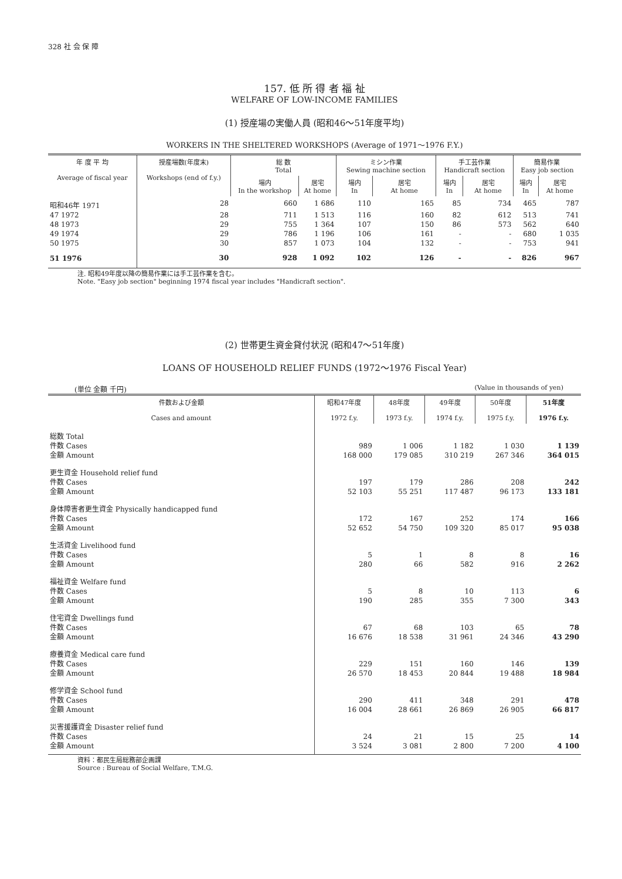328 社 会 保 障
157. 低 所 得 者 福 祉
WELFARE OF LOW-INCOME FAMILIES
(1) 授産場の実働人員 (昭和46～51年度平均)
WORKERS IN THE SHELTERED WORKSHOPS (Average of 1971～1976 F.Y.)
| 年 度 平 均 Average of fiscal year | 授産場数(年度末) Workshops (end of f.y.) | 総 数 Total | | ミシン作業 Sewing machine section | | 手工芸作業 Handicraft section | | 簡易作業 Easy job section | |
| --- | --- | --- | --- | --- | --- | --- | --- | --- | --- |
| | | 場内 In the workshop | 居宅 At home | 場内 In | 居宅 At home | 場内 In | 居宅 At home | 場内 In | 居宅 At home |
| 昭和46年 1971 | 28 | 660 | 1 686 | 110 | 165 | 85 | 734 | 465 | 787 |
| 47 1972 | 28 | 711 | 1 513 | 116 | 160 | 82 | 612 | 513 | 741 |
| 48 1973 | 29 | 755 | 1 364 | 107 | 150 | 86 | 573 | 562 | 640 |
| 49 1974 | 29 | 786 | 1 196 | 106 | 161 | - | - | 680 | 1 035 |
| 50 1975 | 30 | 857 | 1 073 | 104 | 132 | - | - | 753 | 941 |
| 51 1976 | 30 | 928 | 1 092 | 102 | 126 | - | - | 826 | 967 |
注. 昭和49年度以降の簡易作業には手工芸作業を含む。
Note. "Easy job section" beginning 1974 fiscal year includes "Handicraft section".
(2) 世帯更生資金貸付状況 (昭和47～51年度)
LOANS OF HOUSEHOLD RELIEF FUNDS (1972～1976 Fiscal Year)
(単位 金額 千円) (Value in thousands of yen)
| 件数および金額 Cases and amount | 昭和47年度 1972 f.y. | 48年度 1973 f.y. | 49年度 1974 f.y. | 50年度 1975 f.y. | 51年度 1976 f.y. |
| --- | --- | --- | --- | --- | --- |
| 総数 Total 件数 Cases 金額 Amount | 989 168 000 | 1 006 179 085 | 1 182 310 219 | 1 030 267 346 | 1 139 364 015 |
| 更生資金 Household relief fund 件数 Cases 金額 Amount | 197 52 103 | 179 55 251 | 286 117 487 | 208 96 173 | 242 133 181 |
| 身体障害者更生資金 Physically handicapped fund 件数 Cases 金額 Amount | 172 52 652 | 167 54 750 | 252 109 320 | 174 85 017 | 166 95 038 |
| 生活資金 Livelihood fund 件数 Cases 金額 Amount | 5 280 | 1 66 | 8 582 | 8 916 | 16 2 262 |
| 福祉資金 Welfare fund 件数 Cases 金額 Amount | 5 190 | 8 285 | 10 355 | 113 7 300 | 6 343 |
| 住宅資金 Dwellings fund 件数 Cases 金額 Amount | 67 16 676 | 68 18 538 | 103 31 961 | 65 24 346 | 78 43 290 |
| 療養資金 Medical care fund 件数 Cases 金額 Amount | 229 26 570 | 151 18 453 | 160 20 844 | 146 19 488 | 139 18 984 |
| 修学資金 School fund 件数 Cases 金額 Amount | 290 16 004 | 411 28 661 | 348 26 869 | 291 26 905 | 478 66 817 |
| 災害援護資金 Disaster relief fund 件数 Cases 金額 Amount | 24 3 524 | 21 3 081 | 15 2 800 | 25 7 200 | 14 4 100 |
資料：都民生局総務部企画課
Source : Bureau of Social Welfare, T.M.G.